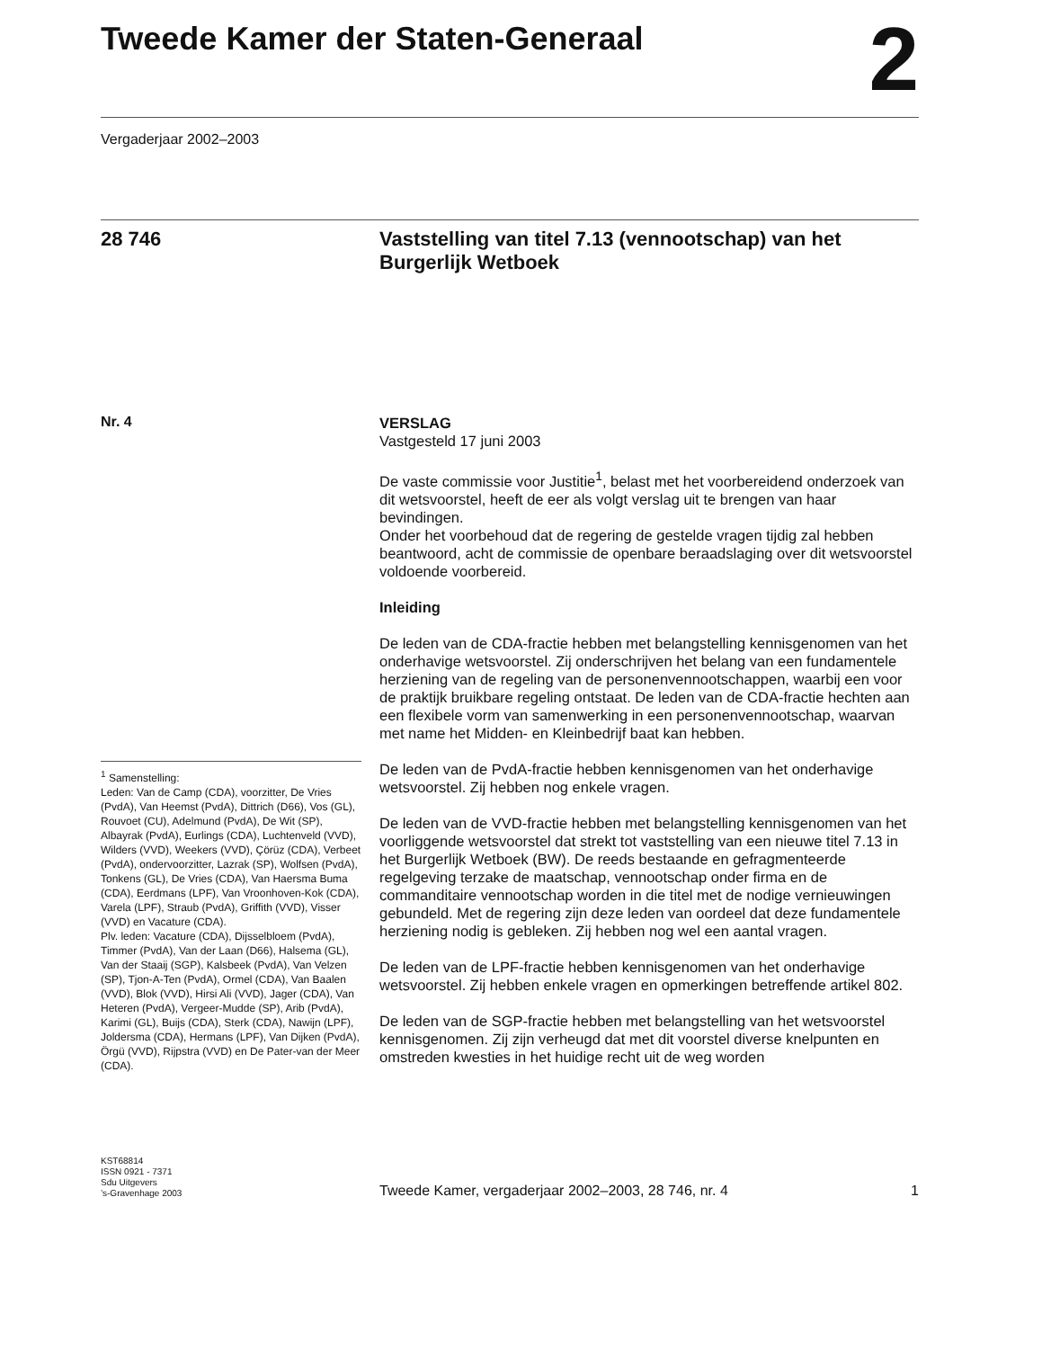Tweede Kamer der Staten-Generaal 2
Vergaderjaar 2002–2003
28 746 Vaststelling van titel 7.13 (vennootschap) van het Burgerlijk Wetboek
Nr. 4
<sup>1</sup> Samenstelling:
Leden: Van de Camp (CDA), voorzitter, De Vries (PvdA), Van Heemst (PvdA), Dittrich (D66), Vos (GL), Rouvoet (CU), Adelmund (PvdA), De Wit (SP), Albayrak (PvdA), Eurlings (CDA), Luchtenveld (VVD), Wilders (VVD), Weekers (VVD), Çörüz (CDA), Verbeet (PvdA), ondervoorzitter, Lazrak (SP), Wolfsen (PvdA), Tonkens (GL), De Vries (CDA), Van Haersma Buma (CDA), Eerdmans (LPF), Van Vroonhoven-Kok (CDA), Varela (LPF), Straub (PvdA), Griffith (VVD), Visser (VVD) en Vacature (CDA).
Plv. leden: Vacature (CDA), Dijsselbloem (PvdA), Timmer (PvdA), Van der Laan (D66), Halsema (GL), Van der Staaij (SGP), Kalsbeek (PvdA), Van Velzen (SP), Tjon-A-Ten (PvdA), Ormel (CDA), Van Baalen (VVD), Blok (VVD), Hirsi Ali (VVD), Jager (CDA), Van Heteren (PvdA), Vergeer-Mudde (SP), Arib (PvdA), Karimi (GL), Buijs (CDA), Sterk (CDA), Nawijn (LPF), Joldersma (CDA), Hermans (LPF), Van Dijken (PvdA), Örgü (VVD), Rijpstra (VVD) en De Pater-van der Meer (CDA).
VERSLAG
Vastgesteld 17 juni 2003
De vaste commissie voor Justitie<sup>1</sup>, belast met het voorbereidend onderzoek van dit wetsvoorstel, heeft de eer als volgt verslag uit te brengen van haar bevindingen.
Onder het voorbehoud dat de regering de gestelde vragen tijdig zal hebben beantwoord, acht de commissie de openbare beraadslaging over dit wetsvoorstel voldoende voorbereid.
Inleiding
De leden van de CDA-fractie hebben met belangstelling kennisgenomen van het onderhavige wetsvoorstel. Zij onderschrijven het belang van een fundamentele herziening van de regeling van de personenvennootschappen, waarbij een voor de praktijk bruikbare regeling ontstaat. De leden van de CDA-fractie hechten aan een flexibele vorm van samenwerking in een personenvennootschap, waarvan met name het Midden- en Kleinbedrijf baat kan hebben.
De leden van de PvdA-fractie hebben kennisgenomen van het onderhavige wetsvoorstel. Zij hebben nog enkele vragen.
De leden van de VVD-fractie hebben met belangstelling kennisgenomen van het voorliggende wetsvoorstel dat strekt tot vaststelling van een nieuwe titel 7.13 in het Burgerlijk Wetboek (BW). De reeds bestaande en gefragmenteerde regelgeving terzake de maatschap, vennootschap onder firma en de commanditaire vennootschap worden in die titel met de nodige vernieuwingen gebundeld. Met de regering zijn deze leden van oordeel dat deze fundamentele herziening nodig is gebleken. Zij hebben nog wel een aantal vragen.
De leden van de LPF-fractie hebben kennisgenomen van het onderhavige wetsvoorstel. Zij hebben enkele vragen en opmerkingen betreffende artikel 802.
De leden van de SGP-fractie hebben met belangstelling van het wetsvoorstel kennisgenomen. Zij zijn verheugd dat met dit voorstel diverse knelpunten en omstreden kwesties in het huidige recht uit de weg worden
KST68814
ISSN 0921 - 7371
Sdu Uitgevers
’s-Gravenhage 2003
Tweede Kamer, vergaderjaar 2002–2003, 28 746, nr. 4 1